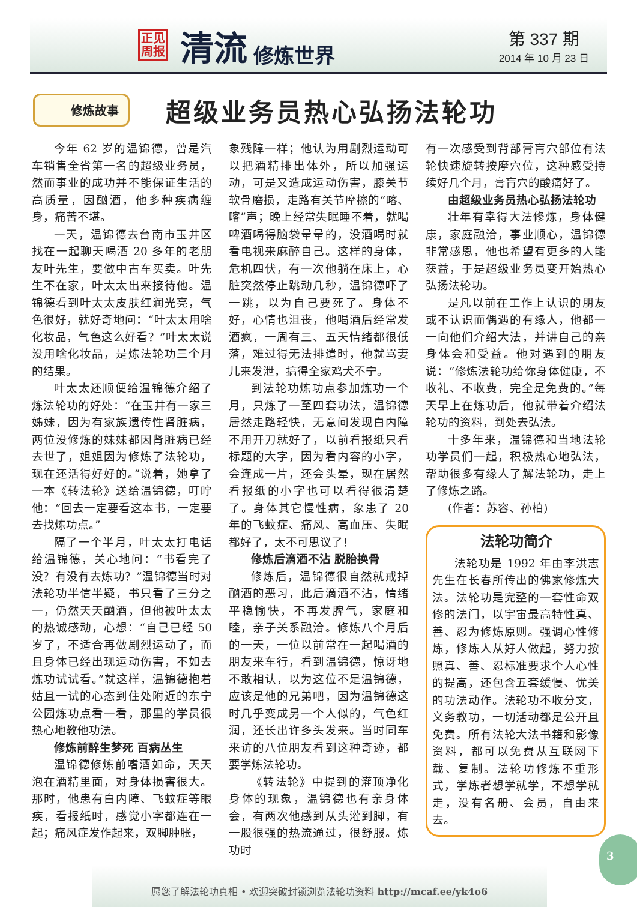正见
周报
清流
修炼世界
第 337 期
2014 年 10 月 23 日
修炼故事
超级业务员热心弘扬法轮功
今年 62 岁的温锦德，曾是汽车销售全省第一名的超级业务员，然而事业的成功并不能保证生活的高质量，因酗酒，他多种疾病缠身，痛苦不堪。
一天，温锦德去台南市玉井区找在一起聊天喝酒 20 多年的老朋友叶先生，要做中古车买卖。叶先生不在家，叶太太出来接待他。温锦德看到叶太太皮肤红润光亮，气色很好，就好奇地问：“叶太太用啥化妆品，气色这么好看？”叶太太说没用啥化妆品，是炼法轮功三个月的结果。
叶太太还顺便给温锦德介绍了炼法轮功的好处：“在玉井有一家三姊妹，因为有家族遗传性肾脏病，两位没修炼的妹妹都因肾脏病已经去世了，姐姐因为修炼了法轮功，现在还活得好好的。”说着，她拿了一本《转法轮》送给温锦德，叮咛他：“回去一定要看这本书，一定要去找炼功点。”
隔了一个半月，叶太太打电话给温锦德，关心地问：“书看完了没？有没有去炼功？”温锦德当时对法轮功半信半疑，书只看了三分之一，仍然天天酗酒，但他被叶太太的热诚感动，心想：“自己已经 50 岁了，不适合再做剧烈运动了，而且身体已经出现运动伤害，不如去炼功试试看。”就这样，温锦德抱着姑且一试的心态到住处附近的东宁公园炼功点看一看，那里的学员很热心地教他功法。
修炼前醉生梦死 百病丛生
温锦德修炼前嗜酒如命，天天泡在酒精里面，对身体损害很大。那时，他患有白内障、飞蚊症等眼疾，看报纸时，感觉小字都连在一起；痛风症发作起来，双脚肿胀，
象残障一样；他认为用剧烈运动可以把酒精排出体外，所以加强运动，可是又造成运动伤害，膝关节软骨磨损，走路有关节摩擦的“喀、喀”声；晚上经常失眠睡不着，就喝啤酒喝得脑袋晕晕的，没酒喝时就看电视来麻醉自己。这样的身体，危机四伏，有一次他躺在床上，心脏突然停止跳动几秒，温锦德吓了一跳，以为自己要死了。身体不好，心情也沮丧，他喝酒后经常发酒疯，一周有三、五天情绪都很低落，难过得无法排遣时，他就骂妻儿来发泄，搞得全家鸡犬不宁。
到法轮功炼功点参加炼功一个月，只炼了一至四套功法，温锦德居然走路轻快，无意间发现白内障不用开刀就好了，以前看报纸只看标题的大字，因为看内容的小字，会连成一片，还会头晕，现在居然看报纸的小字也可以看得很清楚了。身体其它慢性病，象患了 20 年的飞蚊症、痛风、高血压、失眠都好了，太不可思议了！
修炼后滴酒不沾 脱胎换骨
修炼后，温锦德很自然就戒掉酗酒的恶习，此后滴酒不沾，情绪平稳愉快，不再发脾气，家庭和睦，亲子关系融洽。修炼八个月后的一天，一位以前常在一起喝酒的朋友来车行，看到温锦德，惊讶地不敢相认，以为这位不是温锦德，应该是他的兄弟吧，因为温锦德这时几乎变成另一个人似的，气色红润，还长出许多头发来。当时同车来访的八位朋友看到这种奇迹，都要学炼法轮功。
《转法轮》中提到的灌顶净化身体的现象，温锦德也有亲身体会，有两次他感到从头灌到脚，有一股很强的热流通过，很舒服。炼功时
有一次感受到背部膏肓穴部位有法轮快速旋转按摩穴位，这种感受持续好几个月，膏肓穴的酸痛好了。
由超级业务员热心弘扬法轮功
壮年有幸得大法修炼，身体健康，家庭融洽，事业顺心，温锦德非常感恩，他也希望有更多的人能获益，于是超级业务员变开始热心弘扬法轮功。
是凡以前在工作上认识的朋友或不认识而偶遇的有缘人，他都一一向他们介绍大法，并讲自己的亲身体会和受益。他对遇到的朋友说：“修炼法轮功给你身体健康，不收礼、不收费，完全是免费的。”每天早上在炼功后，他就带着介绍法轮功的资料，到处去弘法。
十多年来，温锦德和当地法轮功学员们一起，积极热心地弘法，帮助很多有缘人了解法轮功，走上了修炼之路。
(作者：苏容、孙柏)
法轮功简介
法轮功是 1992 年由李洪志先生在长春所传出的佛家修炼大法。法轮功是完整的一套性命双修的法门，以宇宙最高特性真、善、忍为修炼原则。强调心性修炼，修炼人从好人做起，努力按照真、善、忍标准要求个人心性的提高，还包含五套缓慢、优美的功法动作。法轮功不收分文，义务教功，一切活动都是公开且免费。所有法轮大法书籍和影像资料，都可以免费从互联网下载、复制。法轮功修炼不重形式，学炼者想学就学，不想学就走，没有名册、会员，自由来去。
3
愿您了解法轮功真相 • 欢迎突破封锁浏览法轮功资料 http://mcaf.ee/yk4o6